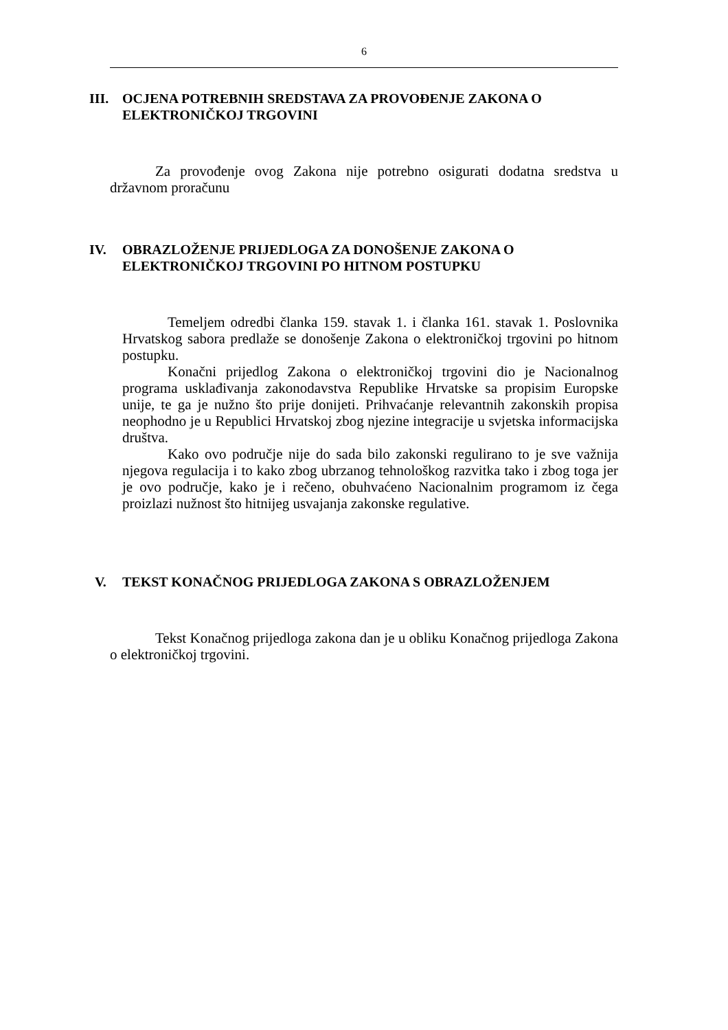6
III. OCJENA POTREBNIH SREDSTAVA ZA PROVOĐENJE ZAKONA O ELEKTRONIČKOJ TRGOVINI
Za provođenje ovog Zakona nije potrebno osigurati dodatna sredstva u državnom proračunu
IV. OBRAZLOŽENJE PRIJEDLOGA ZA DONOŠENJE ZAKONA O ELEKTRONIČKOJ TRGOVINI PO HITNOM POSTUPKU
Temeljem odredbi članka 159. stavak 1. i članka 161. stavak 1. Poslovnika Hrvatskog sabora predlaže se donošenje Zakona o elektroničkoj trgovini po hitnom postupku.
Konačni prijedlog Zakona o elektroničkoj trgovini dio je Nacionalnog programa usklađivanja zakonodavstva Republike Hrvatske sa propisim Europske unije, te ga je nužno što prije donijeti. Prihvaćanje relevantnih zakonskih propisa neophodno je u Republici Hrvatskoj zbog njezine integracije u svjetska informacijska društva.
Kako ovo područje nije do sada bilo zakonski regulirano to je sve važnija njegova regulacija i to kako zbog ubrzanog tehnološkog razvitka tako i zbog toga jer je ovo područje, kako je i rečeno, obuhvaćeno Nacionalnim programom iz čega proizlazi nužnost što hitnijeg usvajanja zakonske regulative.
V. TEKST KONAČNOG PRIJEDLOGA ZAKONA S OBRAZLOŽENJEM
Tekst Konačnog prijedloga zakona dan je u obliku Konačnog prijedloga Zakona o elektroničkoj trgovini.